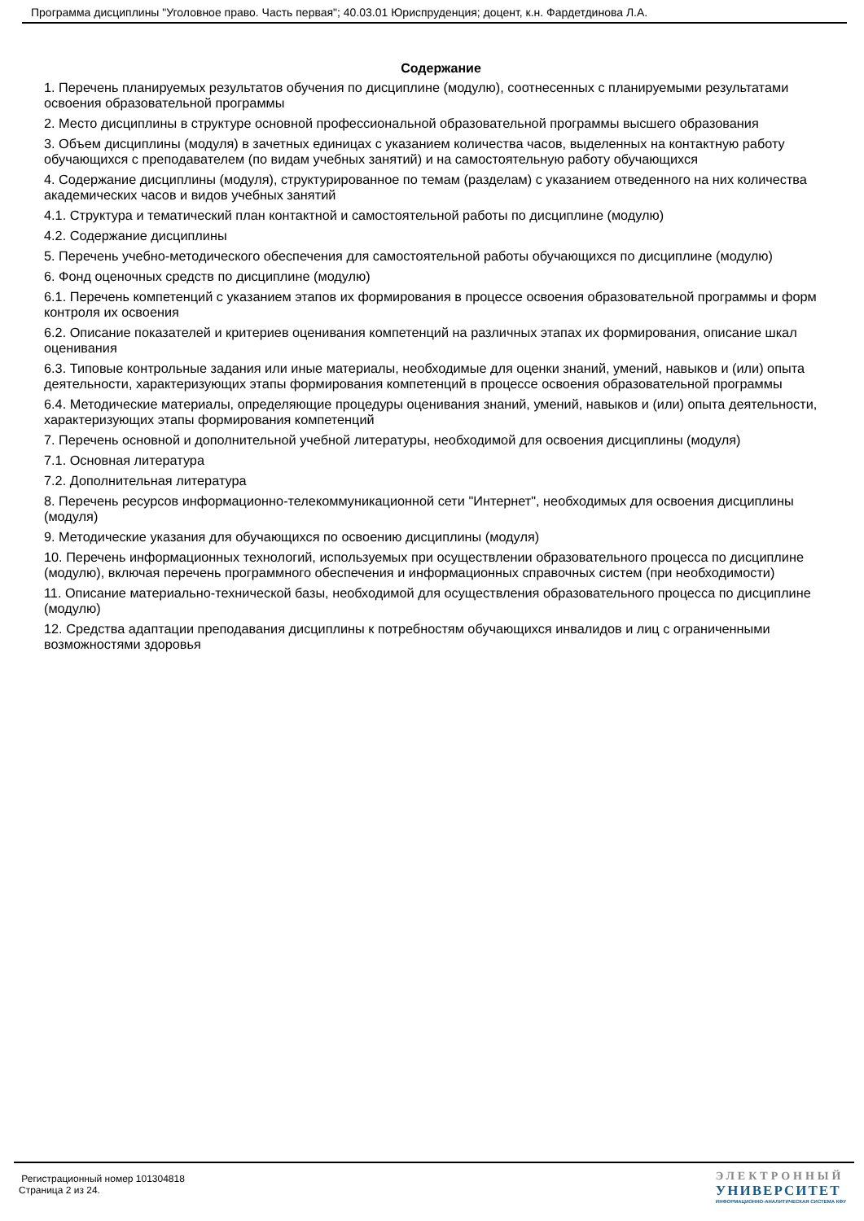Программа дисциплины "Уголовное право. Часть первая"; 40.03.01 Юриспруденция; доцент, к.н. Фардетдинова Л.А.
Содержание
1. Перечень планируемых результатов обучения по дисциплине (модулю), соотнесенных с планируемыми результатами освоения образовательной программы
2. Место дисциплины в структуре основной профессиональной образовательной программы высшего образования
3. Объем дисциплины (модуля) в зачетных единицах с указанием количества часов, выделенных на контактную работу обучающихся с преподавателем (по видам учебных занятий) и на самостоятельную работу обучающихся
4. Содержание дисциплины (модуля), структурированное по темам (разделам) с указанием отведенного на них количества академических часов и видов учебных занятий
4.1. Структура и тематический план контактной и самостоятельной работы по дисциплине (модулю)
4.2. Содержание дисциплины
5. Перечень учебно-методического обеспечения для самостоятельной работы обучающихся по дисциплине (модулю)
6. Фонд оценочных средств по дисциплине (модулю)
6.1. Перечень компетенций с указанием этапов их формирования в процессе освоения образовательной программы и форм контроля их освоения
6.2. Описание показателей и критериев оценивания компетенций на различных этапах их формирования, описание шкал оценивания
6.3. Типовые контрольные задания или иные материалы, необходимые для оценки знаний, умений, навыков и (или) опыта деятельности, характеризующих этапы формирования компетенций в процессе освоения образовательной программы
6.4. Методические материалы, определяющие процедуры оценивания знаний, умений, навыков и (или) опыта деятельности, характеризующих этапы формирования компетенций
7. Перечень основной и дополнительной учебной литературы, необходимой для освоения дисциплины (модуля)
7.1. Основная литература
7.2. Дополнительная литература
8. Перечень ресурсов информационно-телекоммуникационной сети "Интернет", необходимых для освоения дисциплины (модуля)
9. Методические указания для обучающихся по освоению дисциплины (модуля)
10. Перечень информационных технологий, используемых при осуществлении образовательного процесса по дисциплине (модулю), включая перечень программного обеспечения и информационных справочных систем (при необходимости)
11. Описание материально-технической базы, необходимой для осуществления образовательного процесса по дисциплине (модулю)
12. Средства адаптации преподавания дисциплины к потребностям обучающихся инвалидов и лиц с ограниченными возможностями здоровья
Регистрационный номер 101304818
Страница 2 из 24.
ЭЛЕКТРОННЫЙ
УНИВЕРСИТЕТ
ИНФОРМАЦИОННО-АНАЛИТИЧЕСКАЯ СИСТЕМА КФУ